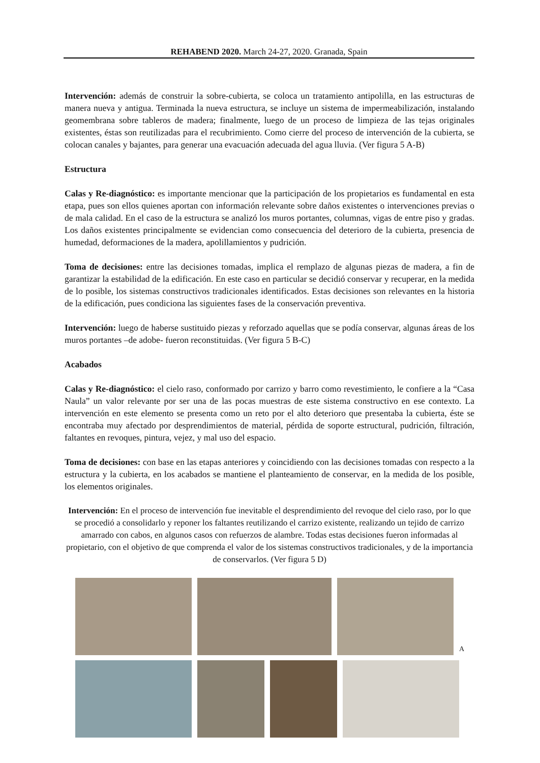REHABEND 2020. March 24-27, 2020. Granada, Spain
Intervención: además de construir la sobre-cubierta, se coloca un tratamiento antipolilla, en las estructuras de manera nueva y antigua. Terminada la nueva estructura, se incluye un sistema de impermeabilización, instalando geomembrana sobre tableros de madera; finalmente, luego de un proceso de limpieza de las tejas originales existentes, éstas son reutilizadas para el recubrimiento. Como cierre del proceso de intervención de la cubierta, se colocan canales y bajantes, para generar una evacuación adecuada del agua lluvia. (Ver figura 5 A-B)
Estructura
Calas y Re-diagnóstico: es importante mencionar que la participación de los propietarios es fundamental en esta etapa, pues son ellos quienes aportan con información relevante sobre daños existentes o intervenciones previas o de mala calidad. En el caso de la estructura se analizó los muros portantes, columnas, vigas de entre piso y gradas. Los daños existentes principalmente se evidencian como consecuencia del deterioro de la cubierta, presencia de humedad, deformaciones de la madera, apolillamientos y pudrición.
Toma de decisiones: entre las decisiones tomadas, implica el remplazo de algunas piezas de madera, a fin de garantizar la estabilidad de la edificación. En este caso en particular se decidió conservar y recuperar, en la medida de lo posible, los sistemas constructivos tradicionales identificados. Estas decisiones son relevantes en la historia de la edificación, pues condiciona las siguientes fases de la conservación preventiva.
Intervención: luego de haberse sustituido piezas y reforzado aquellas que se podía conservar, algunas áreas de los muros portantes –de adobe- fueron reconstituidas. (Ver figura 5 B-C)
Acabados
Calas y Re-diagnóstico: el cielo raso, conformado por carrizo y barro como revestimiento, le confiere a la “Casa Naula” un valor relevante por ser una de las pocas muestras de este sistema constructivo en ese contexto. La intervención en este elemento se presenta como un reto por el alto deterioro que presentaba la cubierta, éste se encontraba muy afectado por desprendimientos de material, pérdida de soporte estructural, pudrición, filtración, faltantes en revoques, pintura, vejez, y mal uso del espacio.
Toma de decisiones: con base en las etapas anteriores y coincidiendo con las decisiones tomadas con respecto a la estructura y la cubierta, en los acabados se mantiene el planteamiento de conservar, en la medida de los posible, los elementos originales.
Intervención: En el proceso de intervención fue inevitable el desprendimiento del revoque del cielo raso, por lo que se procedió a consolidarlo y reponer los faltantes reutilizando el carrizo existente, realizando un tejido de carrizo amarrado con cabos, en algunos casos con refuerzos de alambre. Todas estas decisiones fueron informadas al propietario, con el objetivo de que comprenda el valor de los sistemas constructivos tradicionales, y de la importancia de conservarlos. (Ver figura 5 D)
A